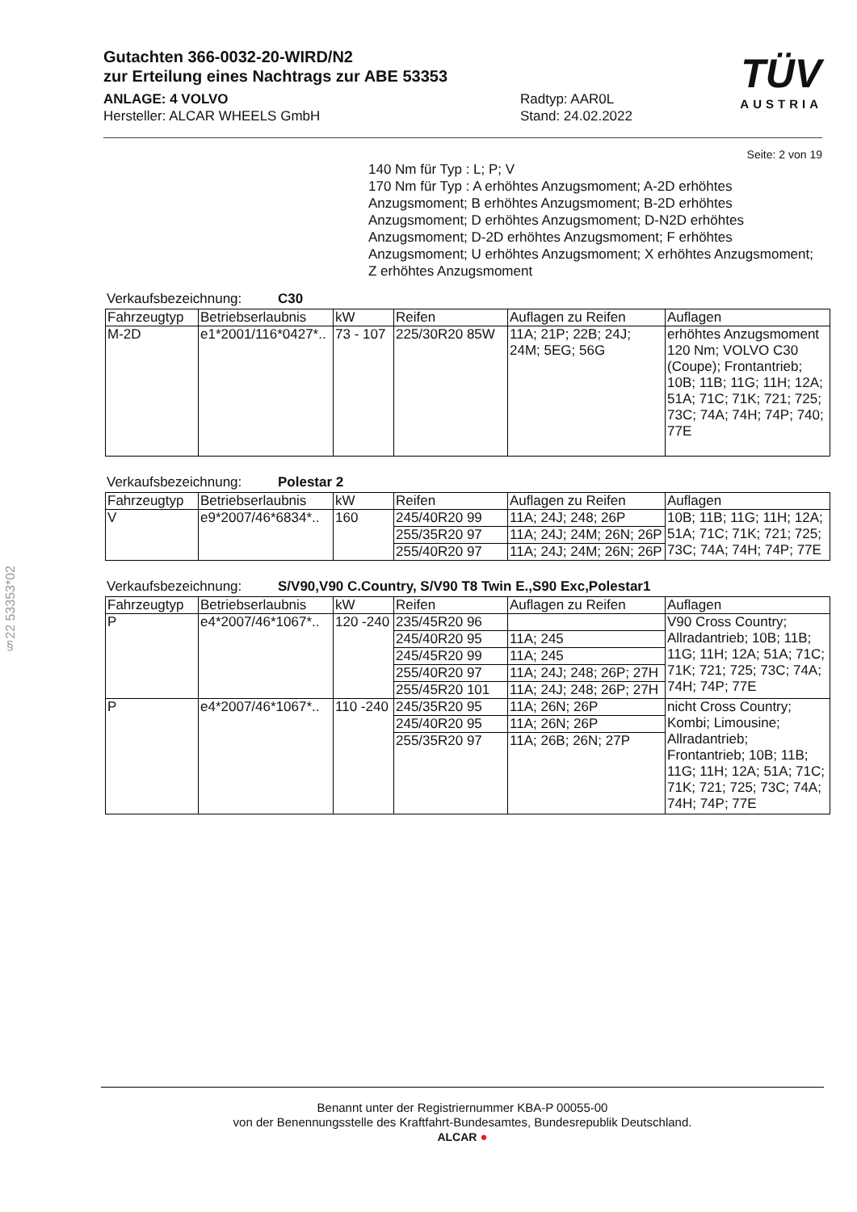§22 53353*02
TÜV
AUSTRIA
Gutachten 366-0032-20-WIRD/N2
zur Erteilung eines Nachtrags zur ABE 53353
ANLAGE: 4 VOLVO
Hersteller: ALCAR WHEELS GmbH
Radtyp: AAR0L
Stand: 24.02.2022
Seite: 2 von 19
140 Nm für Typ : L; P; V
170 Nm für Typ : A erhöhtes Anzugsmoment; A-2D erhöhtes Anzugsmoment; B erhöhtes Anzugsmoment; B-2D erhöhtes Anzugsmoment; D erhöhtes Anzugsmoment; D-N2D erhöhtes Anzugsmoment; D-2D erhöhtes Anzugsmoment; F erhöhtes Anzugsmoment; U erhöhtes Anzugsmoment; X erhöhtes Anzugsmoment; Z erhöhtes Anzugsmoment
Verkaufsbezeichnung: C30
| Fahrzeugtyp | Betriebserlaubnis | kW | Reifen | Auflagen zu Reifen | Auflagen |
| --- | --- | --- | --- | --- | --- |
| M-2D | e1*2001/116*0427*.. | 73 - 107 | 225/30R20 85W | 11A; 21P; 22B; 24J; 24M; 5EG; 56G | erhöhtes Anzugsmoment 120 Nm; VOLVO C30 (Coupe); Frontantrieb; 10B; 11B; 11G; 11H; 12A; 51A; 71C; 71K; 721; 725; 73C; 74A; 74H; 74P; 740; 77E |
Verkaufsbezeichnung: Polestar 2
| Fahrzeugtyp | Betriebserlaubnis | kW | Reifen | Auflagen zu Reifen | Auflagen |
| --- | --- | --- | --- | --- | --- |
| V | e9*2007/46*6834*.. | 160 | 245/40R20 99 | 11A; 24J; 248; 26P | 10B; 11B; 11G; 11H; 12A; 51A; 71C; 71K; 721; 725; 73C; 74A; 74H; 74P; 77E |
| | | | 255/35R20 97 | 11A; 24J; 24M; 26N; 26P | |
| | | | 255/40R20 97 | 11A; 24J; 24M; 26N; 26P | |
Verkaufsbezeichnung: S/V90,V90 C.Country, S/V90 T8 Twin E.,S90 Exc,Polestar1
| Fahrzeugtyp | Betriebserlaubnis | kW | Reifen | Auflagen zu Reifen | Auflagen |
| --- | --- | --- | --- | --- | --- |
| P | e4*2007/46*1067*.. | 120 -240 | 235/45R20 96 | | V90 Cross Country; Allradantrieb; 10B; 11B; 11G; 11H; 12A; 51A; 71C; 71K; 721; 725; 73C; 74A; 74H; 74P; 77E |
| | | | 245/40R20 95 | 11A; 245 | |
| | | | 245/45R20 99 | 11A; 245 | |
| | | | 255/40R20 97 | 11A; 24J; 248; 26P; 27H | |
| | | | 255/45R20 101 | 11A; 24J; 248; 26P; 27H | |
| P | e4*2007/46*1067*.. | 110 -240 | 245/35R20 95 | 11A; 26N; 26P | nicht Cross Country; Kombi; Limousine; Allradantrieb; Frontantrieb; 10B; 11B; 11G; 11H; 12A; 51A; 71C; 71K; 721; 725; 73C; 74A; 74H; 74P; 77E |
| | | | 245/40R20 95 | 11A; 26N; 26P | |
| | | | 255/35R20 97 | 11A; 26B; 26N; 27P | |
Benannt unter der Registriernummer KBA-P 00055-00
von der Benennungsstelle des Kraftfahrt-Bundesamtes, Bundesrepublik Deutschland.
ALCAR ●